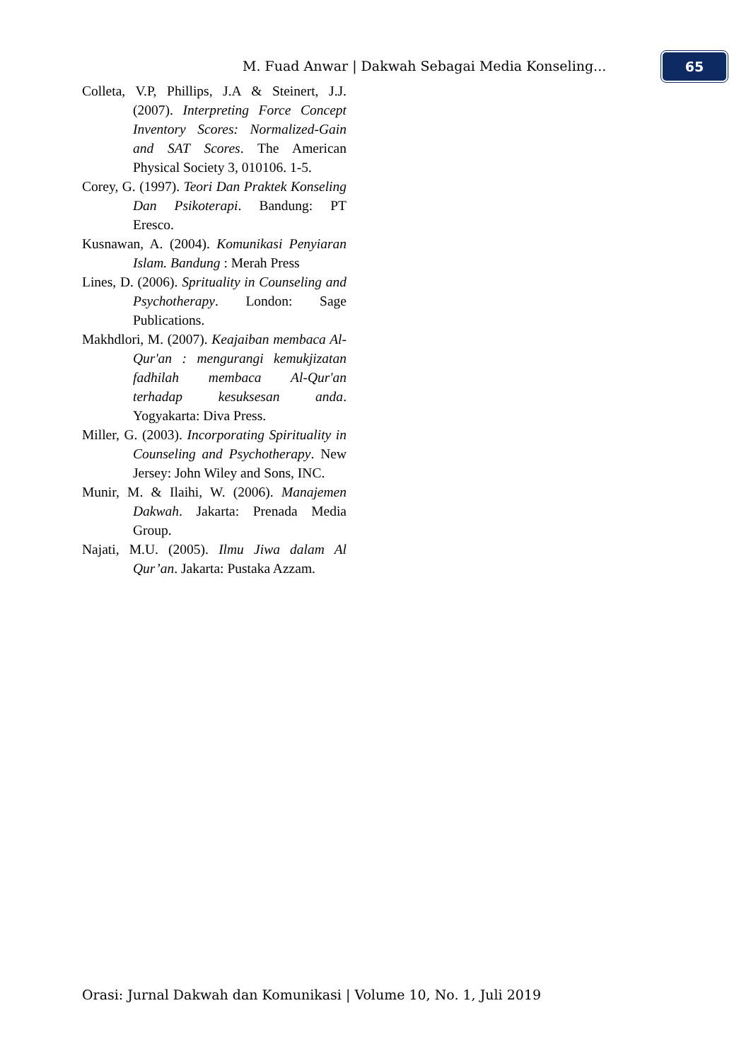M. Fuad Anwar | Dakwah Sebagai Media Konseling... 65
Colleta, V.P, Phillips, J.A & Steinert, J.J. (2007). Interpreting Force Concept Inventory Scores: Normalized-Gain and SAT Scores. The American Physical Society 3, 010106. 1-5.
Corey, G. (1997). Teori Dan Praktek Konseling Dan Psikoterapi. Bandung: PT Eresco.
Kusnawan, A. (2004). Komunikasi Penyiaran Islam. Bandung : Merah Press
Lines, D. (2006). Sprituality in Counseling and Psychotherapy. London: Sage Publications.
Makhdlori, M. (2007). Keajaiban membaca Al-Qur'an : mengurangi kemukjizatan fadhilah membaca Al-Qur'an terhadap kesuksesan anda. Yogyakarta: Diva Press.
Miller, G. (2003). Incorporating Spirituality in Counseling and Psychotherapy. New Jersey: John Wiley and Sons, INC.
Munir, M. & Ilaihi, W. (2006). Manajemen Dakwah. Jakarta: Prenada Media Group.
Najati, M.U. (2005). Ilmu Jiwa dalam Al Qur’an. Jakarta: Pustaka Azzam.
Orasi: Jurnal Dakwah dan Komunikasi | Volume 10, No. 1, Juli 2019